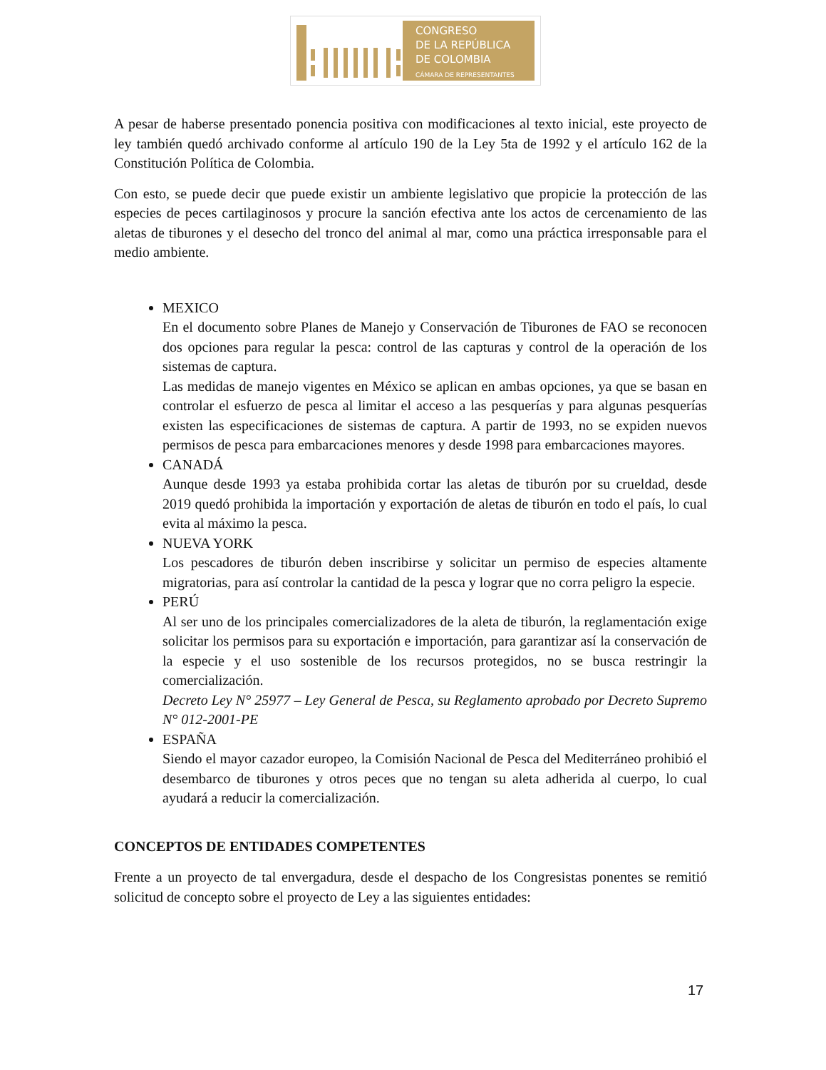CONGRESO
DE LA REPÚBLICA
DE COLOMBIA
CÁMARA DE REPRESENTANTES
A pesar de haberse presentado ponencia positiva con modificaciones al texto inicial, este proyecto de ley también quedó archivado conforme al artículo 190 de la Ley 5ta de 1992 y el artículo 162 de la Constitución Política de Colombia.
Con esto, se puede decir que puede existir un ambiente legislativo que propicie la protección de las especies de peces cartilaginosos y procure la sanción efectiva ante los actos de cercenamiento de las aletas de tiburones y el desecho del tronco del animal al mar, como una práctica irresponsable para el medio ambiente.
MEXICO
En el documento sobre Planes de Manejo y Conservación de Tiburones de FAO se reconocen dos opciones para regular la pesca: control de las capturas y control de la operación de los sistemas de captura.
Las medidas de manejo vigentes en México se aplican en ambas opciones, ya que se basan en controlar el esfuerzo de pesca al limitar el acceso a las pesquerías y para algunas pesquerías existen las especificaciones de sistemas de captura. A partir de 1993, no se expiden nuevos permisos de pesca para embarcaciones menores y desde 1998 para embarcaciones mayores.
CANADÁ
Aunque desde 1993 ya estaba prohibida cortar las aletas de tiburón por su crueldad, desde 2019 quedó prohibida la importación y exportación de aletas de tiburón en todo el país, lo cual evita al máximo la pesca.
NUEVA YORK
Los pescadores de tiburón deben inscribirse y solicitar un permiso de especies altamente migratorias, para así controlar la cantidad de la pesca y lograr que no corra peligro la especie.
PERÚ
Al ser uno de los principales comercializadores de la aleta de tiburón, la reglamentación exige solicitar los permisos para su exportación e importación, para garantizar así la conservación de la especie y el uso sostenible de los recursos protegidos, no se busca restringir la comercialización.
Decreto Ley N° 25977 – Ley General de Pesca, su Reglamento aprobado por Decreto Supremo N° 012-2001-PE
ESPAÑA
Siendo el mayor cazador europeo, la Comisión Nacional de Pesca del Mediterráneo prohibió el desembarco de tiburones y otros peces que no tengan su aleta adherida al cuerpo, lo cual ayudará a reducir la comercialización.
CONCEPTOS DE ENTIDADES COMPETENTES
Frente a un proyecto de tal envergadura, desde el despacho de los Congresistas ponentes se remitió solicitud de concepto sobre el proyecto de Ley a las siguientes entidades:
17